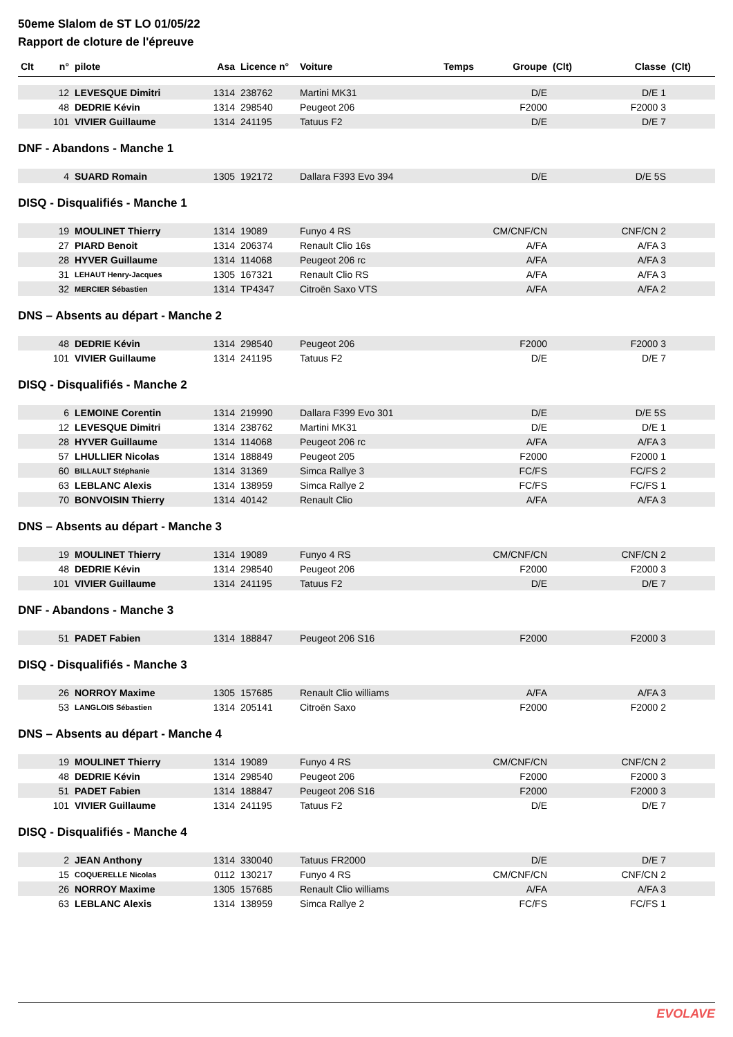50eme Slalom de ST LO 01/05/22
Rapport de cloture de l'épreuve
| Clt | n° | pilote | Asa | Licence n° | Voiture | Temps | Groupe | (Clt) | Classe | (Clt) |
| --- | --- | --- | --- | --- | --- | --- | --- | --- | --- | --- |
| | 12 | LEVESQUE Dimitri | 1314 | 238762 | Martini MK31 | | D/E | | D/E 1 | |
| | 48 | DEDRIE Kévin | 1314 | 298540 | Peugeot 206 | | F2000 | | F2000 3 | |
| | 101 | VIVIER Guillaume | 1314 | 241195 | Tatuus F2 | | D/E | | D/E 7 | |
DNF - Abandons - Manche 1
| | 4 | SUARD Romain | 1305 | 192172 | Dallara F393 Evo 394 | | D/E | | D/E 5S | |
DISQ - Disqualifiés - Manche 1
| | 19 | MOULINET Thierry | 1314 | 19089 | Funyo 4 RS | | CM/CNF/CN | | CNF/CN 2 | |
| | 27 | PIARD Benoit | 1314 | 206374 | Renault Clio 16s | | A/FA | | A/FA 3 | |
| | 28 | HYVER Guillaume | 1314 | 114068 | Peugeot 206 rc | | A/FA | | A/FA 3 | |
| | 31 | LEHAUT Henry-Jacques | 1305 | 167321 | Renault Clio RS | | A/FA | | A/FA 3 | |
| | 32 | MERCIER Sébastien | 1314 | TP4347 | Citroën Saxo VTS | | A/FA | | A/FA 2 | |
DNS – Absents au départ - Manche 2
| | 48 | DEDRIE Kévin | 1314 | 298540 | Peugeot 206 | | F2000 | | F2000 3 | |
| | 101 | VIVIER Guillaume | 1314 | 241195 | Tatuus F2 | | D/E | | D/E 7 | |
DISQ - Disqualifiés - Manche 2
| | 6 | LEMOINE Corentin | 1314 | 219990 | Dallara F399 Evo 301 | | D/E | | D/E 5S | |
| | 12 | LEVESQUE Dimitri | 1314 | 238762 | Martini MK31 | | D/E | | D/E 1 | |
| | 28 | HYVER Guillaume | 1314 | 114068 | Peugeot 206 rc | | A/FA | | A/FA 3 | |
| | 57 | LHULLIER Nicolas | 1314 | 188849 | Peugeot 205 | | F2000 | | F2000 1 | |
| | 60 | BILLAULT Stéphanie | 1314 | 31369 | Simca Rallye 3 | | FC/FS | | FC/FS 2 | |
| | 63 | LEBLANC Alexis | 1314 | 138959 | Simca Rallye 2 | | FC/FS | | FC/FS 1 | |
| | 70 | BONVOISIN Thierry | 1314 | 40142 | Renault Clio | | A/FA | | A/FA 3 | |
DNS – Absents au départ - Manche 3
| | 19 | MOULINET Thierry | 1314 | 19089 | Funyo 4 RS | | CM/CNF/CN | | CNF/CN 2 | |
| | 48 | DEDRIE Kévin | 1314 | 298540 | Peugeot 206 | | F2000 | | F2000 3 | |
| | 101 | VIVIER Guillaume | 1314 | 241195 | Tatuus F2 | | D/E | | D/E 7 | |
DNF - Abandons - Manche 3
| | 51 | PADET Fabien | 1314 | 188847 | Peugeot 206 S16 | | F2000 | | F2000 3 | |
DISQ - Disqualifiés - Manche 3
| | 26 | NORROY Maxime | 1305 | 157685 | Renault Clio williams | | A/FA | | A/FA 3 | |
| | 53 | LANGLOIS Sébastien | 1314 | 205141 | Citroën Saxo | | F2000 | | F2000 2 | |
DNS – Absents au départ - Manche 4
| | 19 | MOULINET Thierry | 1314 | 19089 | Funyo 4 RS | | CM/CNF/CN | | CNF/CN 2 | |
| | 48 | DEDRIE Kévin | 1314 | 298540 | Peugeot 206 | | F2000 | | F2000 3 | |
| | 51 | PADET Fabien | 1314 | 188847 | Peugeot 206 S16 | | F2000 | | F2000 3 | |
| | 101 | VIVIER Guillaume | 1314 | 241195 | Tatuus F2 | | D/E | | D/E 7 | |
DISQ - Disqualifiés - Manche 4
| | 2 | JEAN Anthony | 1314 | 330040 | Tatuus FR2000 | | D/E | | D/E 7 | |
| | 15 | COQUERELLE Nicolas | 0112 | 130217 | Funyo 4 RS | | CM/CNF/CN | | CNF/CN 2 | |
| | 26 | NORROY Maxime | 1305 | 157685 | Renault Clio williams | | A/FA | | A/FA 3 | |
| | 63 | LEBLANC Alexis | 1314 | 138959 | Simca Rallye 2 | | FC/FS | | FC/FS 1 | |
EVOLAVE